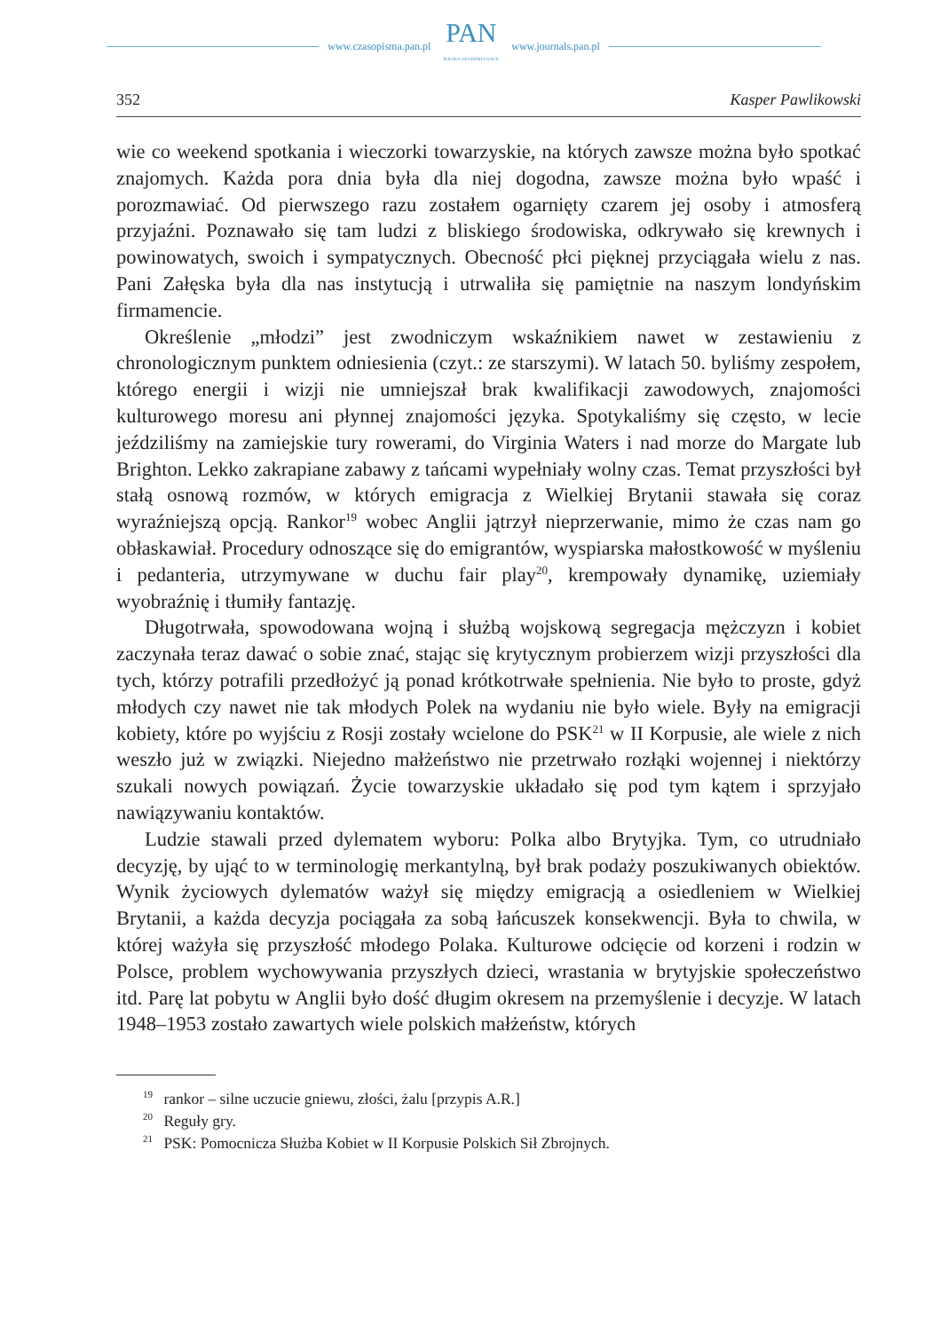www.czasopisma.pan.pl
PAN
POLSKA AKADEMIA NAUK
www.journals.pan.pl
352 Kasper Pawlikowski
wie co weekend spotkania i wieczorki towarzyskie, na których zawsze można było spotkać znajomych. Każda pora dnia była dla niej dogodna, zawsze można było wpaść i porozmawiać. Od pierwszego razu zostałem ogarnięty czarem jej osoby i atmosferą przyjaźni. Poznawało się tam ludzi z bliskiego środowiska, odkrywało się krewnych i powinowatych, swoich i sympatycznych. Obecność płci pięknej przyciągała wielu z nas. Pani Załęska była dla nas instytucją i utrwaliła się pamiętnie na naszym londyńskim firmamencie.
Określenie „młodzi” jest zwodniczym wskaźnikiem nawet w zestawieniu z chronologicznym punktem odniesienia (czyt.: ze starszymi). W latach 50. byliśmy zespołem, którego energii i wizji nie umniejszał brak kwalifikacji zawodowych, znajomości kulturowego moresu ani płynnej znajomości języka. Spotykaliśmy się często, w lecie jeździliśmy na zamiejskie tury rowerami, do Virginia Waters i nad morze do Margate lub Brighton. Lekko zakrapiane zabawy z tańcami wypełniały wolny czas. Temat przyszłości był stałą osnową rozmów, w których emigracja z Wielkiej Brytanii stawała się coraz wyraźniejszą opcją. Rankor<sup>19</sup> wobec Anglii jątrzył nieprzerwanie, mimo że czas nam go obłaskawiał. Procedury odnoszące się do emigrantów, wyspiarska małostkowość w myśleniu i pedanteria, utrzymywane w duchu fair play<sup>20</sup>, krempowały dynamikę, uziemiały wyobraźnię i tłumiły fantazję.
Długotrwała, spowodowana wojną i służbą wojskową segregacja mężczyzn i kobiet zaczynała teraz dawać o sobie znać, stając się krytycznym probierzem wizji przyszłości dla tych, którzy potrafili przedłożyć ją ponad krótkotrwałe spełnienia. Nie było to proste, gdyż młodych czy nawet nie tak młodych Polek na wydaniu nie było wiele. Były na emigracji kobiety, które po wyjściu z Rosji zostały wcielone do PSK<sup>21</sup> w II Korpusie, ale wiele z nich weszło już w związki. Niejedno małżeństwo nie przetrwało rozłąki wojennej i niektórzy szukali nowych powiązań. Życie towarzyskie układało się pod tym kątem i sprzyjało nawiązywaniu kontaktów.
Ludzie stawali przed dylematem wyboru: Polka albo Brytyjka. Tym, co utrudniało decyzję, by ująć to w terminologię merkantylną, był brak podaży poszukiwanych obiektów. Wynik życiowych dylematów ważył się między emigracją a osiedleniem w Wielkiej Brytanii, a każda decyzja pociągała za sobą łańcuszek konsekwencji. Była to chwila, w której ważyła się przyszłość młodego Polaka. Kulturowe odcięcie od korzeni i rodzin w Polsce, problem wychowywania przyszłych dzieci, wrastania w brytyjskie społeczeństwo itd. Parę lat pobytu w Anglii było dość długim okresem na przemyślenie i decyzje. W latach 1948–1953 zostało zawartych wiele polskich małżeństw, których
<sup>19</sup> rankor – silne uczucie gniewu, złości, żalu [przypis A.R.]
<sup>20</sup> Reguły gry.
<sup>21</sup> PSK: Pomocnicza Służba Kobiet w II Korpusie Polskich Sił Zbrojnych.